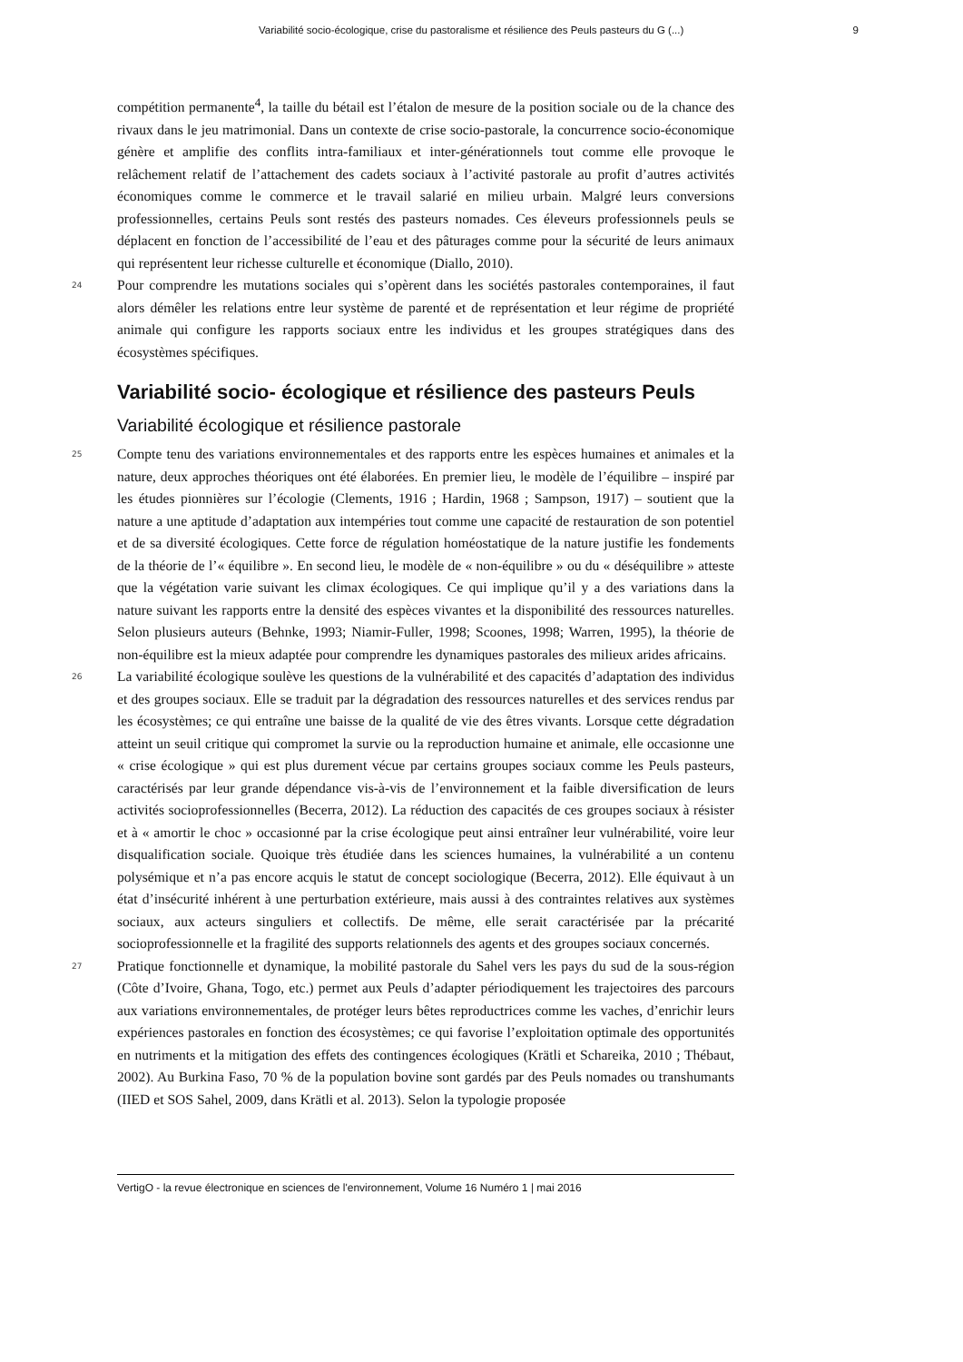Variabilité socio-écologique, crise du pastoralisme et résilience des Peuls pasteurs du G (...) 9
compétition permanente<sup>4</sup>, la taille du bétail est l’étalon de mesure de la position sociale ou de la chance des rivaux dans le jeu matrimonial. Dans un contexte de crise socio-pastorale, la concurrence socio-économique génère et amplifie des conflits intra-familiaux et inter-générationnels tout comme elle provoque le relâchement relatif de l’attachement des cadets sociaux à l’activité pastorale au profit d’autres activités économiques comme le commerce et le travail salarié en milieu urbain. Malgré leurs conversions professionnelles, certains Peuls sont restés des pasteurs nomades. Ces éleveurs professionnels peuls se déplacent en fonction de l’accessibilité de l’eau et des pâturages comme pour la sécurité de leurs animaux qui représentent leur richesse culturelle et économique (Diallo, 2010).
24
Pour comprendre les mutations sociales qui s’opèrent dans les sociétés pastorales contemporaines, il faut alors démêler les relations entre leur système de parenté et de représentation et leur régime de propriété animale qui configure les rapports sociaux entre les individus et les groupes stratégiques dans des écosystèmes spécifiques.
Variabilité socio- écologique et résilience des pasteurs Peuls
Variabilité écologique et résilience pastorale
25
Compte tenu des variations environnementales et des rapports entre les espèces humaines et animales et la nature, deux approches théoriques ont été élaborées. En premier lieu, le modèle de l’équilibre – inspiré par les études pionnières sur l’écologie (Clements, 1916 ; Hardin, 1968 ; Sampson, 1917) – soutient que la nature a une aptitude d’adaptation aux intempéries tout comme une capacité de restauration de son potentiel et de sa diversité écologiques. Cette force de régulation homéostatique de la nature justifie les fondements de la théorie de l’« équilibre ». En second lieu, le modèle de « non-équilibre » ou du « déséquilibre » atteste que la végétation varie suivant les climax écologiques. Ce qui implique qu’il y a des variations dans la nature suivant les rapports entre la densité des espèces vivantes et la disponibilité des ressources naturelles. Selon plusieurs auteurs (Behnke, 1993; Niamir-Fuller, 1998; Scoones, 1998; Warren, 1995), la théorie de non-équilibre est la mieux adaptée pour comprendre les dynamiques pastorales des milieux arides africains.
26
La variabilité écologique soulève les questions de la vulnérabilité et des capacités d’adaptation des individus et des groupes sociaux. Elle se traduit par la dégradation des ressources naturelles et des services rendus par les écosystèmes; ce qui entraîne une baisse de la qualité de vie des êtres vivants. Lorsque cette dégradation atteint un seuil critique qui compromet la survie ou la reproduction humaine et animale, elle occasionne une « crise écologique » qui est plus durement vécue par certains groupes sociaux comme les Peuls pasteurs, caractérisés par leur grande dépendance vis-à-vis de l’environnement et la faible diversification de leurs activités socioprofessionnelles (Becerra, 2012). La réduction des capacités de ces groupes sociaux à résister et à « amortir le choc » occasionné par la crise écologique peut ainsi entraîner leur vulnérabilité, voire leur disqualification sociale. Quoique très étudiée dans les sciences humaines, la vulnérabilité a un contenu polysémique et n’a pas encore acquis le statut de concept sociologique (Becerra, 2012). Elle équivaut à un état d’insécurité inhérent à une perturbation extérieure, mais aussi à des contraintes relatives aux systèmes sociaux, aux acteurs singuliers et collectifs. De même, elle serait caractérisée par la précarité socioprofessionnelle et la fragilité des supports relationnels des agents et des groupes sociaux concernés.
27
Pratique fonctionnelle et dynamique, la mobilité pastorale du Sahel vers les pays du sud de la sous-région (Côte d’Ivoire, Ghana, Togo, etc.) permet aux Peuls d’adapter périodiquement les trajectoires des parcours aux variations environnementales, de protéger leurs bêtes reproductrices comme les vaches, d’enrichir leurs expériences pastorales en fonction des écosystèmes; ce qui favorise l’exploitation optimale des opportunités en nutriments et la mitigation des effets des contingences écologiques (Krätli et Schareika, 2010 ; Thébaut, 2002). Au Burkina Faso, 70 % de la population bovine sont gardés par des Peuls nomades ou transhumants (IIED et SOS Sahel, 2009, dans Krätli et al. 2013). Selon la typologie proposée
VertigO - la revue électronique en sciences de l'environnement, Volume 16 Numéro 1 | mai 2016